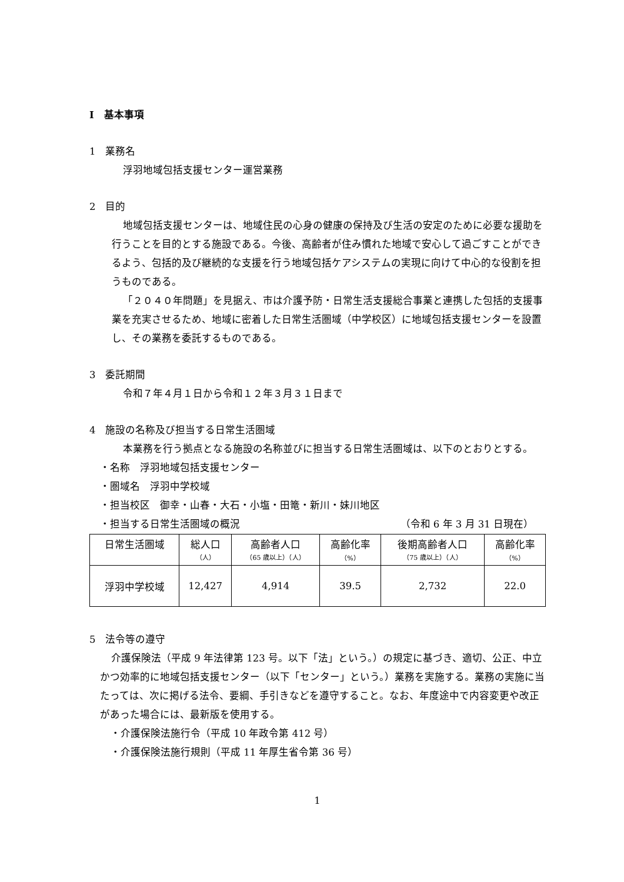Ⅰ　基本事項
1　業務名
浮羽地域包括支援センター運営業務
2　目的
地域包括支援センターは、地域住民の心身の健康の保持及び生活の安定のために必要な援助を行うことを目的とする施設である。今後、高齢者が住み慣れた地域で安心して過ごすことができるよう、包括的及び継続的な支援を行う地域包括ケアシステムの実現に向けて中心的な役割を担うものである。
「２０４０年問題」を見据え、市は介護予防・日常生活支援総合事業と連携した包括的支援事業を充実させるため、地域に密着した日常生活圏域（中学校区）に地域包括支援センターを設置し、その業務を委託するものである。
3　委託期間
令和７年４月１日から令和１２年３月３１日まで
4　施設の名称及び担当する日常生活圏域
本業務を行う拠点となる施設の名称並びに担当する日常生活圏域は、以下のとおりとする。
・名称　浮羽地域包括支援センター
・圏域名　浮羽中学校域
・担当校区　御幸・山春・大石・小塩・田篭・新川・妹川地区
・担当する日常生活圏域の概況 （令和 6 年 3 月 31 日現在）
| 日常生活圏域 | 総人口 （人） | 高齢者人口 （65 歳以上）（人） | 高齢化率 （%） | 後期高齢者人口 （75 歳以上）（人） | 高齢化率 （%） |
| 浮羽中学校域 | 12,427 | 4,914 | 39.5 | 2,732 | 22.0 |
5　法令等の遵守
介護保険法（平成 9 年法律第 123 号。以下「法」という。）の規定に基づき、適切、公正、中立かつ効率的に地域包括支援センター（以下「センター」という。）業務を実施する。業務の実施に当たっては、次に掲げる法令、要綱、手引きなどを遵守すること。なお、年度途中で内容変更や改正があった場合には、最新版を使用する。
・介護保険法施行令（平成 10 年政令第 412 号）
・介護保険法施行規則（平成 11 年厚生省令第 36 号）
1